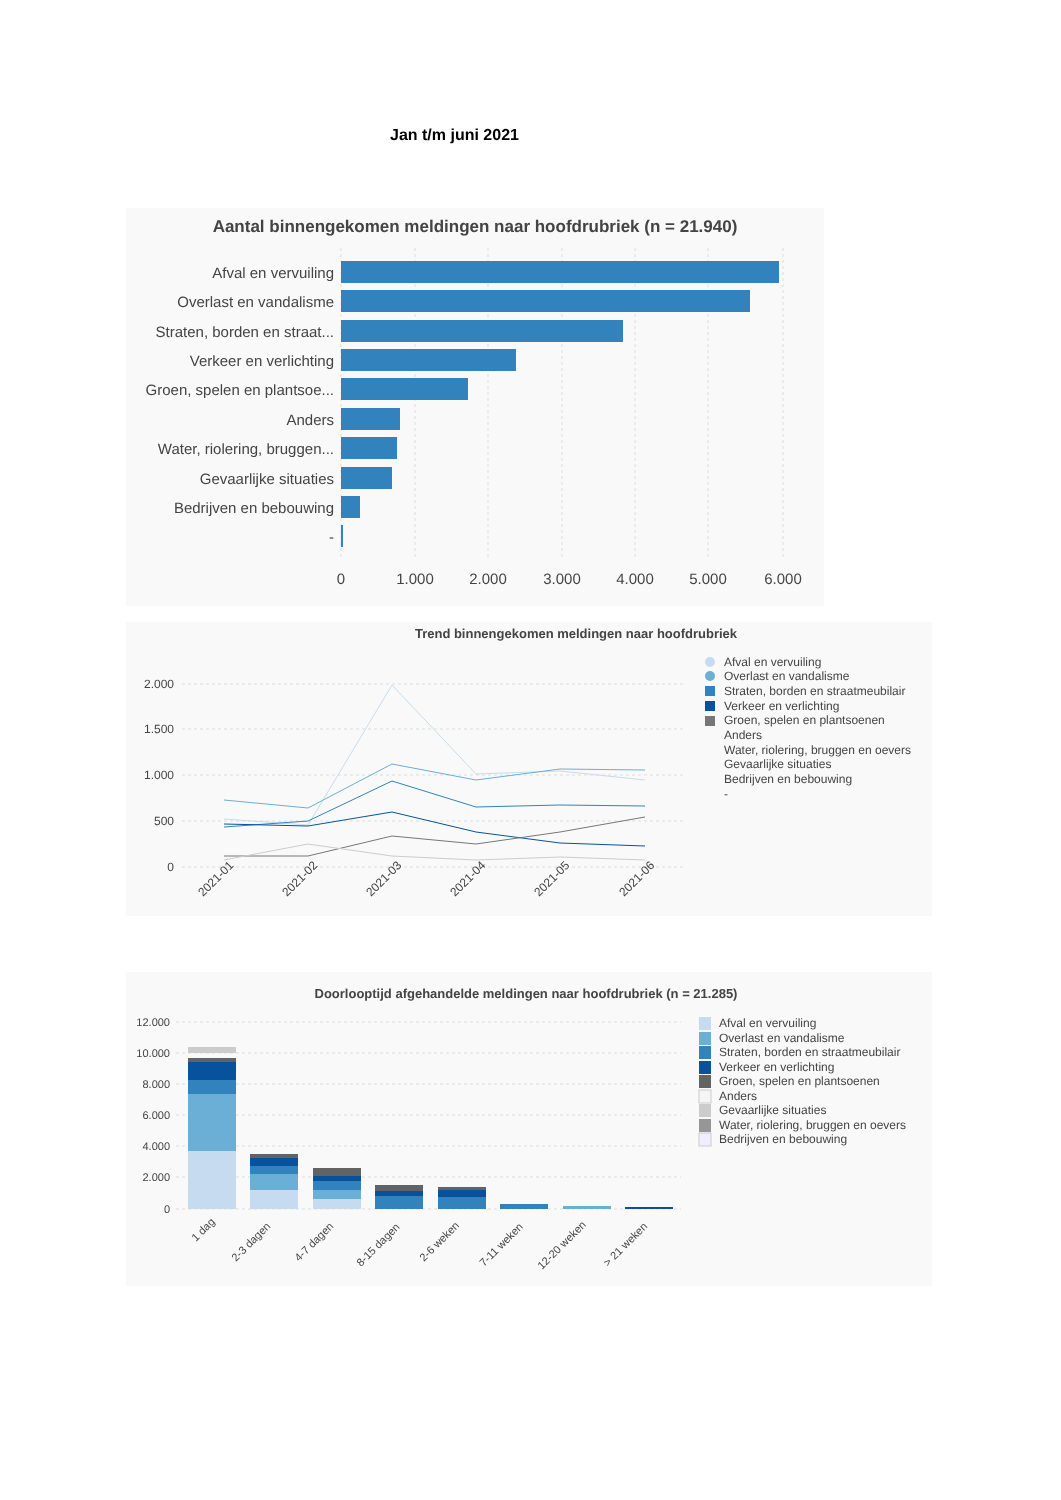Jan t/m juni 2021
Aantal binnengekomen meldingen naar hoofdrubriek (n = 21.940)
Afval en vervuiling
Overlast en vandalisme
Straten, borden en straat...
Verkeer en verlichting
Groen, spelen en plantsoe...
Anders
Water, riolering, bruggen...
Gevaarlijke situaties
Bedrijven en bebouwing
-
0
1.000
2.000
3.000
4.000
5.000
6.000
Trend binnengekomen meldingen naar hoofdrubriek
2.000
1.500
1.000
500
0
2021-01
2021-02
2021-03
2021-04
2021-05
2021-06
Afval en vervuiling
Overlast en vandalisme
Straten, borden en straatmeubilair
Verkeer en verlichting
Groen, spelen en plantsoenen
Anders
Water, riolering, bruggen en oevers
Gevaarlijke situaties
Bedrijven en bebouwing
-
Doorlooptijd afgehandelde meldingen naar hoofdrubriek (n = 21.285)
12.000
10.000
8.000
6.000
4.000
2.000
0
1 dag
2-3 dagen
4-7 dagen
8-15 dagen
2-6 weken
7-11 weken
12-20 weken
> 21 weken
Afval en vervuiling
Overlast en vandalisme
Straten, borden en straatmeubilair
Verkeer en verlichting
Groen, spelen en plantsoenen
Anders
Gevaarlijke situaties
Water, riolering, bruggen en oevers
Bedrijven en bebouwing